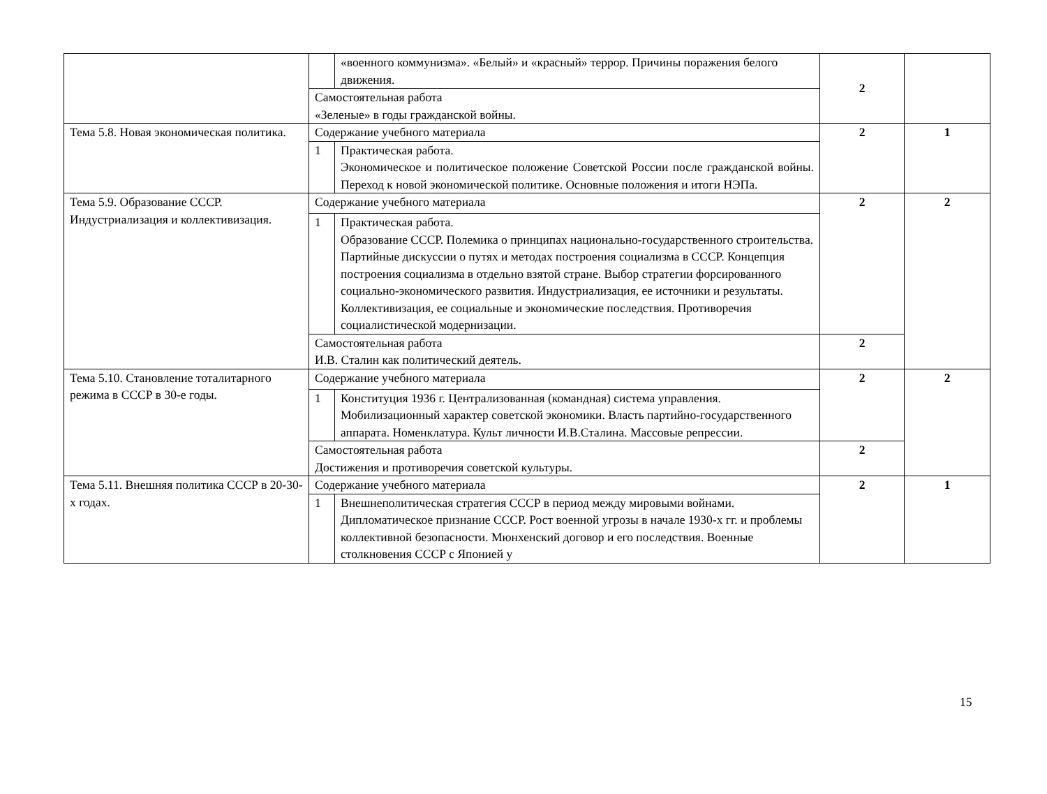| | | «военного коммунизма». «Белый» и «красный» террор. Причины поражения белого движения. | 2 | |
| | Самостоятельная работа «Зеленые» в годы гражданской войны. | | | |
| Тема 5.8. Новая экономическая политика. | Содержание учебного материала | | 2 | 1 |
| | 1 | Практическая работа. Экономическое и политическое положение Советской России после гражданской войны. Переход к новой экономической политике. Основные положения и итоги НЭПа. | | |
| Тема 5.9. Образование СССР. Индустриализация и коллективизация. | Содержание учебного материала | | 2 | 2 |
| | 1 | Практическая работа. Образование СССР. Полемика о принципах национально-государственного строительства. Партийные дискуссии о путях и методах построения социализма в СССР. Концепция построения социализма в отдельно взятой стране. Выбор стратегии форсированного социально-экономического развития. Индустриализация, ее источники и результаты. Коллективизация, ее социальные и экономические последствия. Противоречия социалистической модернизации. | | |
| | Самостоятельная работа И.В. Сталин как политический деятель. | | 2 | |
| Тема 5.10. Становление тоталитарного режима в СССР в 30-е годы. | Содержание учебного материала | | 2 | 2 |
| | 1 | Конституция 1936 г. Централизованная (командная) система управления. Мобилизационный характер советской экономики. Власть партийно-государственного аппарата. Номенклатура. Культ личности И.В.Сталина. Массовые репрессии. | | |
| | Самостоятельная работа Достижения и противоречия советской культуры. | | 2 | |
| Тема 5.11. Внешняя политика СССР в 20-30-х годах. | Содержание учебного материала | | 2 | 1 |
| | 1 | Внешнеполитическая стратегия СССР в период между мировыми войнами. Дипломатическое признание СССР. Рост военной угрозы в начале 1930-х гг. и проблемы коллективной безопасности. Мюнхенский договор и его последствия. Военные столкновения СССР с Японией у | | |
15